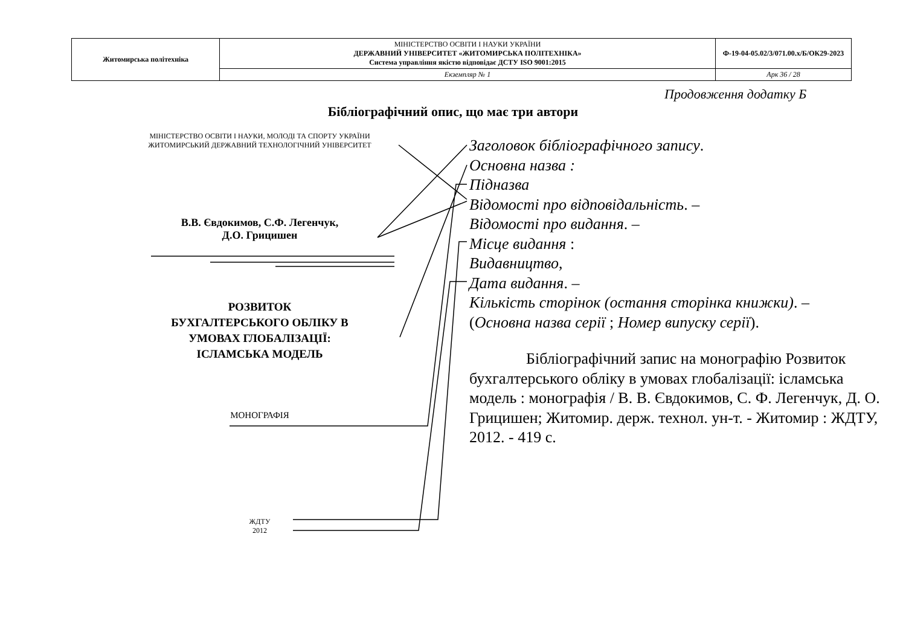| Житомирська політехніка | МІНІСТЕРСТВО ОСВІТИ І НАУКИ УКРАЇНИ ДЕРЖАВНИЙ УНІВЕРСИТЕТ «ЖИТОМИРСЬКА ПОЛІТЕХНІКА» Система управління якістю відповідає ДСТУ ISO 9001:2015 | Ф-19-04-05.02/3/071.00.х/Б/ОК29-2023 |
| | Екземпляр № 1 | Арк 36 / 28 |
Продовження додатку Б
Бібліографічний опис, що має три автори
МІНІСТЕРСТВО ОСВІТИ І НАУКИ, МОЛОДІ ТА СПОРТУ УКРАЇНИ
ЖИТОМИРСЬКИЙ ДЕРЖАВНИЙ ТЕХНОЛОГІЧНИЙ УНІВЕРСИТЕТ
В.В. Євдокимов, С.Ф. Легенчук,
Д.О. Грицишен
РОЗВИТОК
БУХГАЛТЕРСЬКОГО ОБЛІКУ В
УМОВАХ ГЛОБАЛІЗАЦІЇ:
ІСЛАМСЬКА МОДЕЛЬ
МОНОГРАФІЯ
ЖДТУ
2012
Заголовок бібліографічного запису.
Основна назва :
Підназва
Відомості про відповідальність. –
Відомості про видання. –
Місце видання :
Видавництво,
Дата видання. –
Кількість сторінок (остання сторінка книжки). –
(Основна назва серії ; Номер випуску серії).
Бібліографічний запис на монографію Розвиток бухгалтерського обліку в умовах глобалізації: ісламська модель : монографія / В. В. Євдокимов, С. Ф. Легенчук, Д. О. Грицишен; Житомир. держ. технол. ун-т. - Житомир : ЖДТУ, 2012. - 419 с.